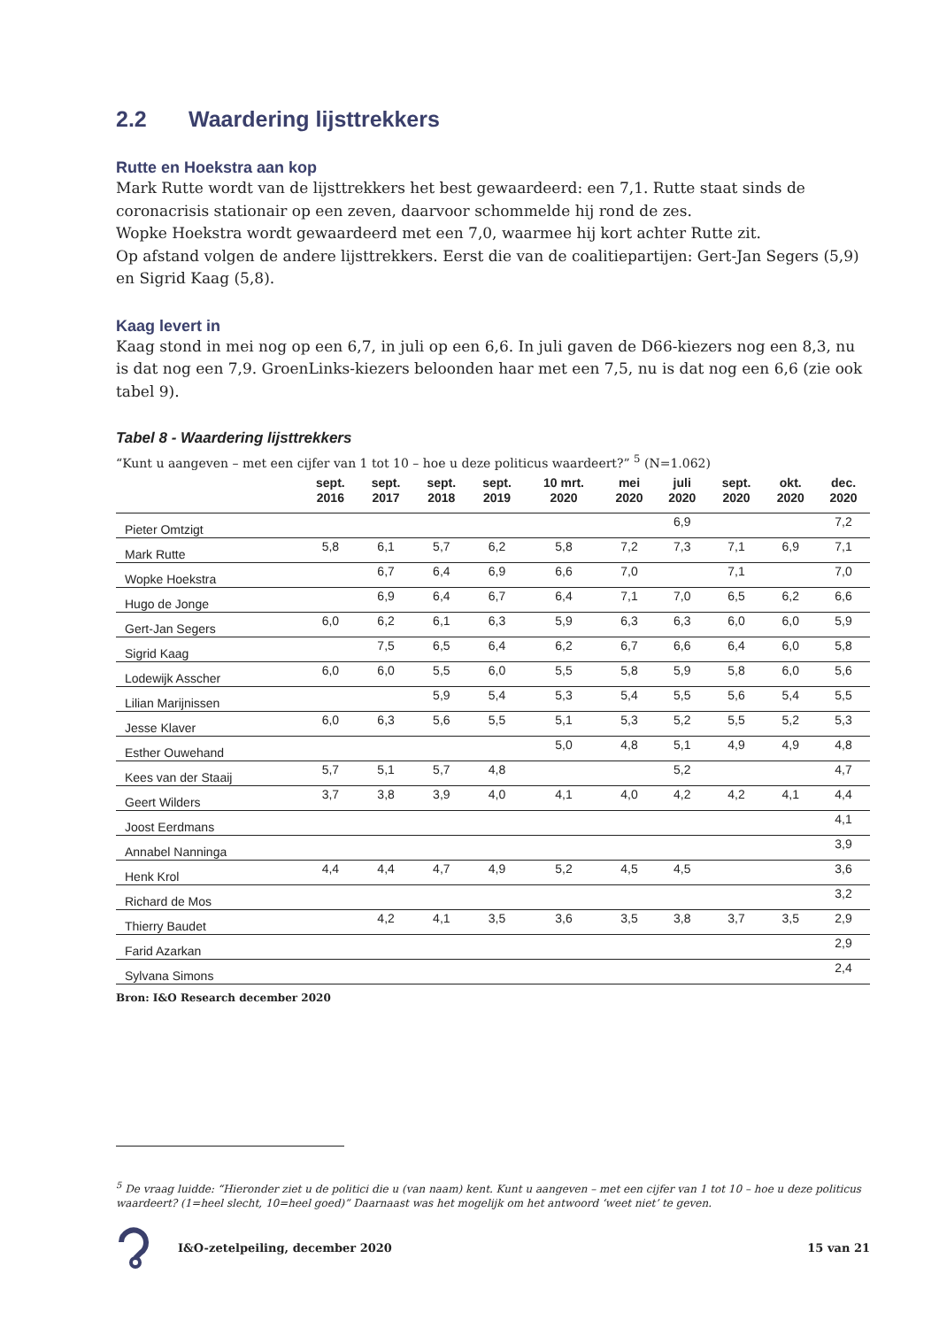2.2 Waardering lijsttrekkers
Rutte en Hoekstra aan kop
Mark Rutte wordt van de lijsttrekkers het best gewaardeerd: een 7,1. Rutte staat sinds de coronacrisis stationair op een zeven, daarvoor schommelde hij rond de zes.
Wopke Hoekstra wordt gewaardeerd met een 7,0, waarmee hij kort achter Rutte zit.
Op afstand volgen de andere lijsttrekkers. Eerst die van de coalitiepartijen: Gert-Jan Segers (5,9) en Sigrid Kaag (5,8).
Kaag levert in
Kaag stond in mei nog op een 6,7, in juli op een 6,6. In juli gaven de D66-kiezers nog een 8,3, nu is dat nog een 7,9. GroenLinks-kiezers beloonden haar met een 7,5, nu is dat nog een 6,6 (zie ook tabel 9).
Tabel 8 - Waardering lijsttrekkers
“Kunt u aangeven – met een cijfer van 1 tot 10 – hoe u deze politicus waardeert?” <sup>5</sup> (N=1.062)
| | sept. 2016 | sept. 2017 | sept. 2018 | sept. 2019 | 10 mrt. 2020 | mei 2020 | juli 2020 | sept. 2020 | okt. 2020 | dec. 2020 |
| --- | --- | --- | --- | --- | --- | --- | --- | --- | --- | --- |
| Pieter Omtzigt | | | | | | | 6,9 | | | 7,2 |
| Mark Rutte | 5,8 | 6,1 | 5,7 | 6,2 | 5,8 | 7,2 | 7,3 | 7,1 | 6,9 | 7,1 |
| Wopke Hoekstra | | 6,7 | 6,4 | 6,9 | 6,6 | 7,0 | | 7,1 | | 7,0 |
| Hugo de Jonge | | 6,9 | 6,4 | 6,7 | 6,4 | 7,1 | 7,0 | 6,5 | 6,2 | 6,6 |
| Gert-Jan Segers | 6,0 | 6,2 | 6,1 | 6,3 | 5,9 | 6,3 | 6,3 | 6,0 | 6,0 | 5,9 |
| Sigrid Kaag | | 7,5 | 6,5 | 6,4 | 6,2 | 6,7 | 6,6 | 6,4 | 6,0 | 5,8 |
| Lodewijk Asscher | 6,0 | 6,0 | 5,5 | 6,0 | 5,5 | 5,8 | 5,9 | 5,8 | 6,0 | 5,6 |
| Lilian Marijnissen | | | 5,9 | 5,4 | 5,3 | 5,4 | 5,5 | 5,6 | 5,4 | 5,5 |
| Jesse Klaver | 6,0 | 6,3 | 5,6 | 5,5 | 5,1 | 5,3 | 5,2 | 5,5 | 5,2 | 5,3 |
| Esther Ouwehand | | | | | 5,0 | 4,8 | 5,1 | 4,9 | 4,9 | 4,8 |
| Kees van der Staaij | 5,7 | 5,1 | 5,7 | 4,8 | | | 5,2 | | | 4,7 |
| Geert Wilders | 3,7 | 3,8 | 3,9 | 4,0 | 4,1 | 4,0 | 4,2 | 4,2 | 4,1 | 4,4 |
| Joost Eerdmans | | | | | | | | | | 4,1 |
| Annabel Nanninga | | | | | | | | | | 3,9 |
| Henk Krol | 4,4 | 4,4 | 4,7 | 4,9 | 5,2 | 4,5 | 4,5 | | | 3,6 |
| Richard de Mos | | | | | | | | | | 3,2 |
| Thierry Baudet | | 4,2 | 4,1 | 3,5 | 3,6 | 3,5 | 3,8 | 3,7 | 3,5 | 2,9 |
| Farid Azarkan | | | | | | | | | | 2,9 |
| Sylvana Simons | | | | | | | | | | 2,4 |
Bron: I&O Research december 2020
<sup>5</sup> De vraag luidde: “Hieronder ziet u de politici die u (van naam) kent. Kunt u aangeven – met een cijfer van 1 tot 10 – hoe u deze politicus waardeert? (1=heel slecht, 10=heel goed)” Daarnaast was het mogelijk om het antwoord ‘weet niet’ te geven.
I&O-zetelpeiling, december 2020 15 van 21